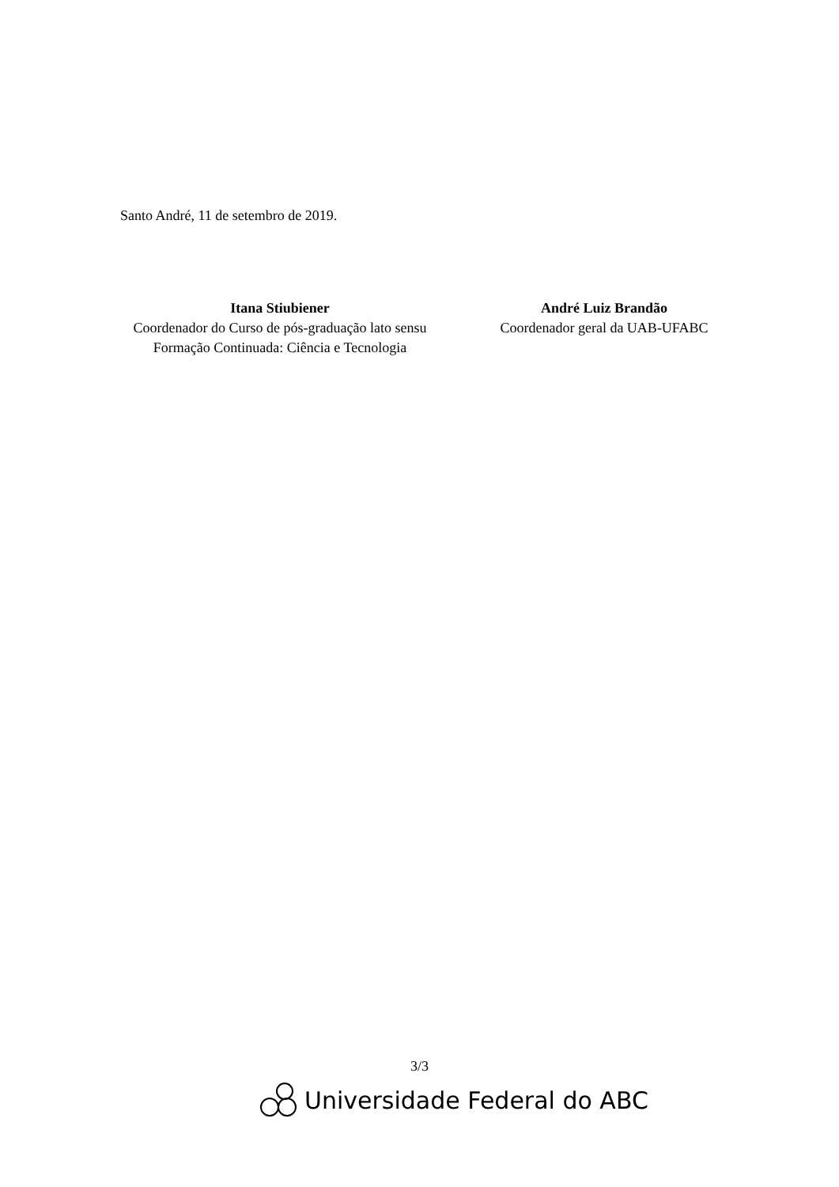Santo André, 11 de setembro de 2019.
Itana Stiubiener
Coordenador do Curso de pós-graduação lato sensu Formação Continuada: Ciência e Tecnologia
André Luiz Brandão
Coordenador geral da UAB-UFABC
3/3
Universidade Federal do ABC